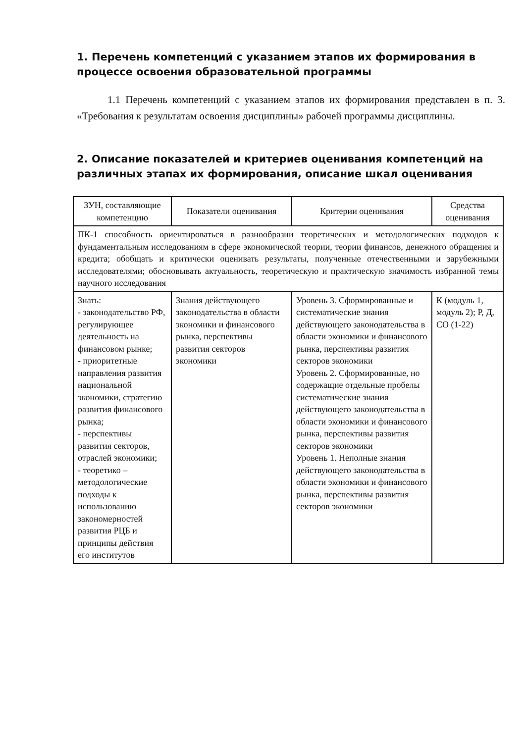1. Перечень компетенций с указанием этапов их формирования в процессе освоения образовательной программы
1.1 Перечень компетенций с указанием этапов их формирования представлен в п. 3. «Требования к результатам освоения дисциплины» рабочей программы дисциплины.
2. Описание показателей и критериев оценивания компетенций на различных этапах их формирования, описание шкал оценивания
| ЗУН, составляющие компетенцию | Показатели оценивания | Критерии оценивания | Средства оценивания |
| --- | --- | --- | --- |
| ПК-1 способность ориентироваться в разнообразии теоретических и методологических подходов к фундаментальным исследованиям в сфере экономической теории, теории финансов, денежного обращения и кредита; обобщать и критически оценивать результаты, полученные отечественными и зарубежными исследователями; обосновывать актуальность, теоретическую и практическую значимость избранной темы научного исследования | | | |
| Знать: - законодательство РФ, регулирующее деятельность на финансовом рынке; - приоритетные направления развития национальной экономики, стратегию развития финансового рынка; - перспективы развития секторов, отраслей экономики; - теоретико – методологические подходы к использованию закономерностей развития РЦБ и принципы действия его институтов | Знания действующего законодательства в области экономики и финансового рынка, перспективы развития секторов экономики | Уровень 3. Сформированные и систематические знания действующего законодательства в области экономики и финансового рынка, перспективы развития секторов экономики Уровень 2. Сформированные, но содержащие отдельные пробелы систематические знания действующего законодательства в области экономики и финансового рынка, перспективы развития секторов экономики Уровень 1. Неполные знания действующего законодательства в области экономики и финансового рынка, перспективы развития секторов экономики | К (модуль 1, модуль 2); Р, Д, СО (1-22) |